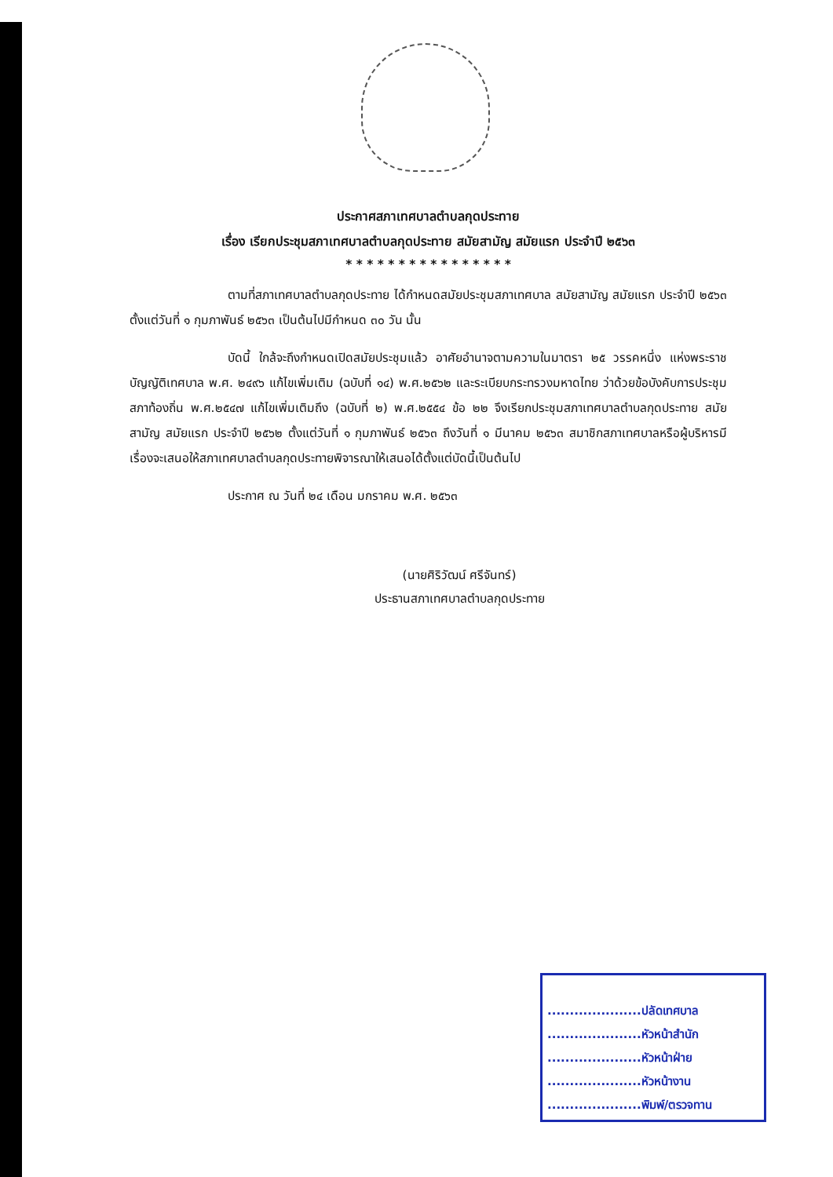ประกาศสภาเทศบาลตำบลกุดประทาย
เรื่อง เรียกประชุมสภาเทศบาลตำบลกุดประทาย สมัยสามัญ สมัยแรก ประจำปี ๒๕๖๓
* * * * * * * * * * * * * * * *
ตามที่สภาเทศบาลตำบลกุดประทาย ได้กำหนดสมัยประชุมสภาเทศบาล สมัยสามัญ สมัยแรก ประจำปี ๒๕๖๓ ตั้งแต่วันที่ ๑ กุมภาพันธ์ ๒๕๖๓ เป็นต้นไปมีกำหนด ๓๐ วัน นั้น
บัดนี้ ใกล้จะถึงกำหนดเปิดสมัยประชุมแล้ว อาศัยอำนาจตามความในมาตรา ๒๕ วรรคหนึ่ง แห่งพระราชบัญญัติเทศบาล พ.ศ. ๒๔๙๖ แก้ไขเพิ่มเติม (ฉบับที่ ๑๔) พ.ศ.๒๕๖๒ และระเบียบกระทรวงมหาดไทย ว่าด้วยข้อบังคับการประชุมสภาท้องถิ่น พ.ศ.๒๕๔๗ แก้ไขเพิ่มเติมถึง (ฉบับที่ ๒) พ.ศ.๒๕๕๔ ข้อ ๒๒ จึงเรียกประชุมสภาเทศบาลตำบลกุดประทาย สมัยสามัญ สมัยแรก ประจำปี ๒๕๖๒ ตั้งแต่วันที่ ๑ กุมภาพันธ์ ๒๕๖๓ ถึงวันที่ ๑ มีนาคม ๒๕๖๓ สมาชิกสภาเทศบาลหรือผู้บริหารมีเรื่องจะเสนอให้สภาเทศบาลตำบลกุดประทายพิจารณาให้เสนอได้ตั้งแต่บัดนี้เป็นต้นไป
ประกาศ ณ วันที่ ๒๔ เดือน มกราคม พ.ศ. ๒๕๖๓
(นายศิริวัฒน์ ศรีจันทร์)
ประธานสภาเทศบาลตำบลกุดประทาย
.....................ปลัดเทศบาล
.....................หัวหน้าสำนัก
.....................หัวหน้าฝ่าย
.....................หัวหน้างาน
.....................พิมพ์/ตรวจทาน